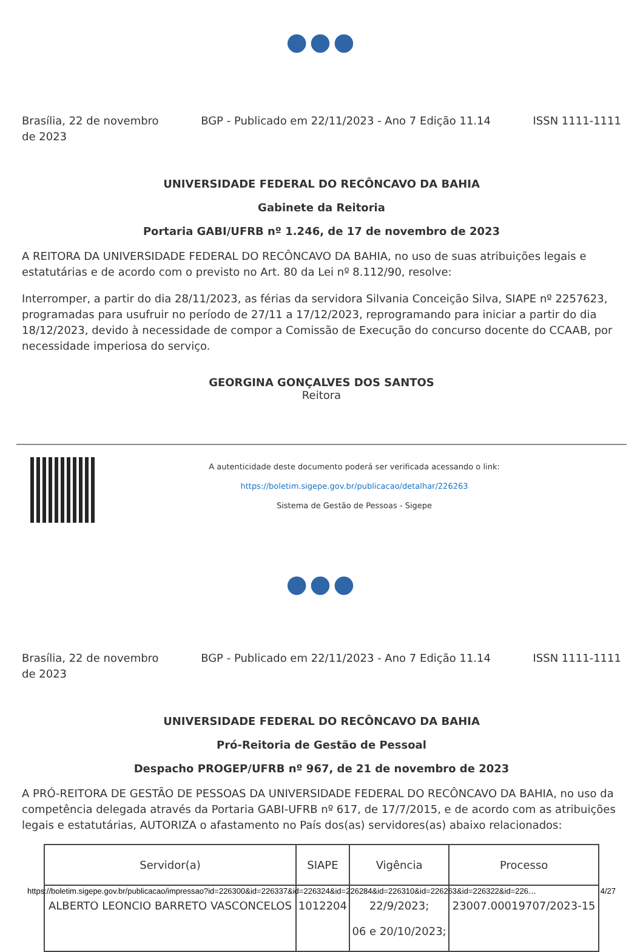●●●
Brasília, 22 de novembro
de 2023
BGP - Publicado em 22/11/2023 - Ano 7 Edição 11.14
ISSN 1111-1111
UNIVERSIDADE FEDERAL DO RECÔNCAVO DA BAHIA
Gabinete da Reitoria
Portaria GABI/UFRB nº 1.246, de 17 de novembro de 2023
A REITORA DA UNIVERSIDADE FEDERAL DO RECÔNCAVO DA BAHIA, no uso de suas atribuições legais e estatutárias e de acordo com o previsto no Art. 80 da Lei nº 8.112/90, resolve:
Interromper, a partir do dia 28/11/2023, as férias da servidora Silvania Conceição Silva, SIAPE nº 2257623, programadas para usufruir no período de 27/11 a 17/12/2023, reprogramando para iniciar a partir do dia 18/12/2023, devido à necessidade de compor a Comissão de Execução do concurso docente do CCAAB, por necessidade imperiosa do serviço.
GEORGINA GONÇALVES DOS SANTOS
Reitora
A autenticidade deste documento poderá ser verificada acessando o link:
https://boletim.sigepe.gov.br/publicacao/detalhar/226263
Sistema de Gestão de Pessoas - Sigepe
●●●
Brasília, 22 de novembro
de 2023
BGP - Publicado em 22/11/2023 - Ano 7 Edição 11.14
ISSN 1111-1111
UNIVERSIDADE FEDERAL DO RECÔNCAVO DA BAHIA
Pró-Reitoria de Gestão de Pessoal
Despacho PROGEP/UFRB nº 967, de 21 de novembro de 2023
A PRÓ-REITORA DE GESTÃO DE PESSOAS DA UNIVERSIDADE FEDERAL DO RECÔNCAVO DA BAHIA, no uso da competência delegada através da Portaria GABI-UFRB nº 617, de 17/7/2015, e de acordo com as atribuições legais e estatutárias, AUTORIZA o afastamento no País dos(as) servidores(as) abaixo relacionados:
| Servidor(a) | SIAPE | Vigência | Processo |
| --- | --- | --- | --- |
| ALBERTO LEONCIO BARRETO VASCONCELOS | 1012204 | 22/9/2023; 06 e 20/10/2023; | 23007.00019707/2023-15 |
https://boletim.sigepe.gov.br/publicacao/impressao?id=226300&id=226337&id=226324&id=226284&id=226310&id=226263&id=226322&id=226… 4/27